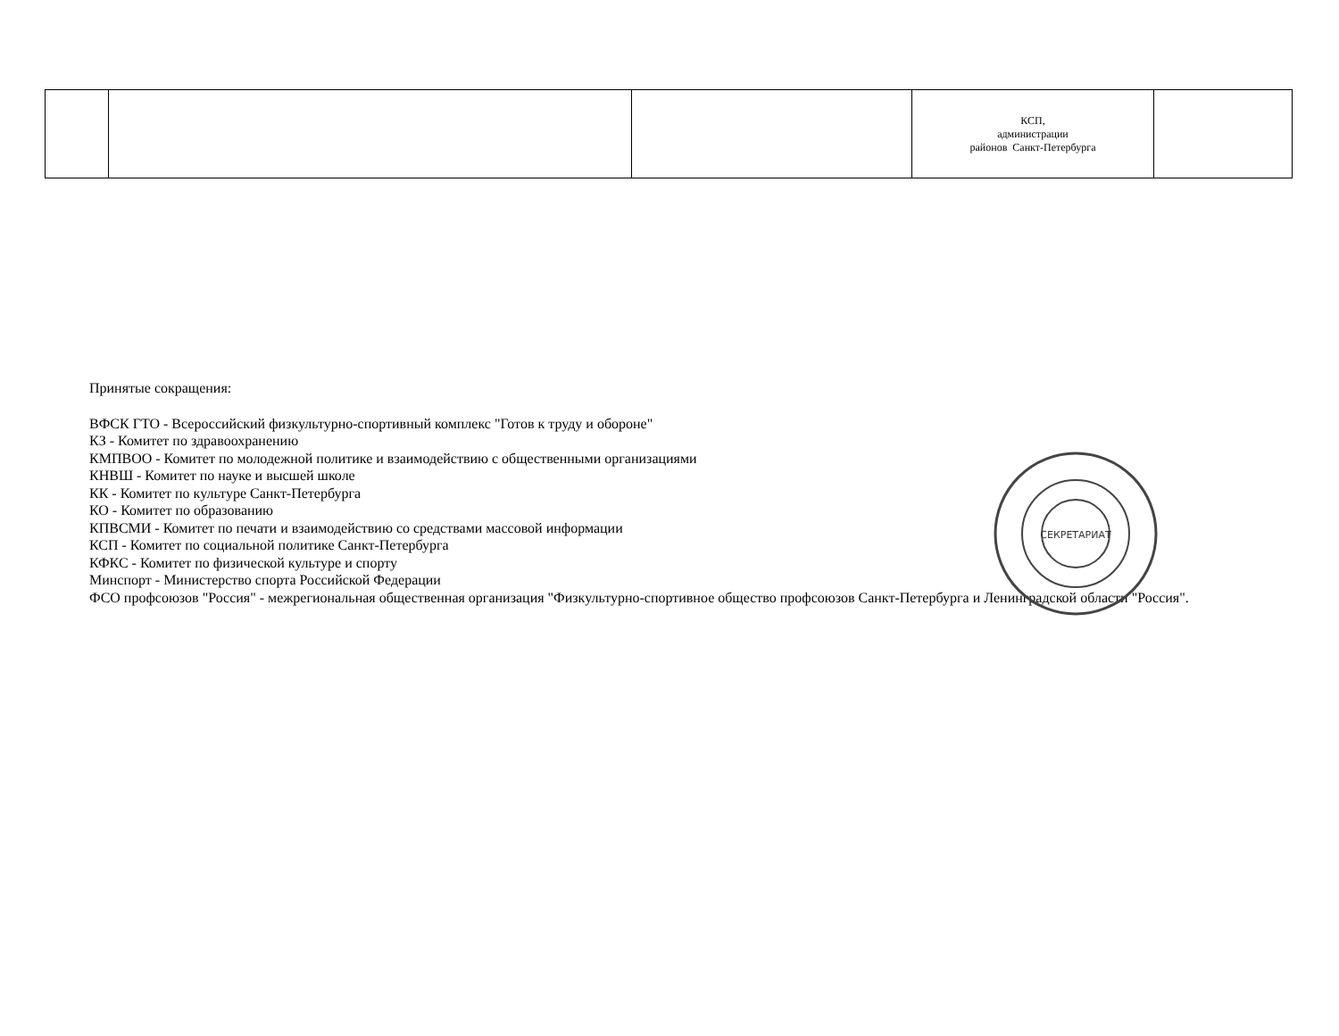| | | | КСП, администрации районов Санкт-Петербурга | |
Принятые сокращения:
ВФСК ГТО - Всероссийский физкультурно-спортивный комплекс "Готов к труду и обороне"
КЗ - Комитет по здравоохранению
КМПВОО - Комитет по молодежной политике и взаимодействию с общественными организациями
КНВШ - Комитет по науке и высшей школе
КК - Комитет по культуре Санкт-Петербурга
КО - Комитет по образованию
КПВСМИ - Комитет по печати и взаимодействию со средствами массовой информации
КСП - Комитет по социальной политике Санкт-Петербурга
КФКС - Комитет по физической культуре и спорту
Минспорт - Министерство спорта Российской Федерации
ФСО профсоюзов "Россия" - межрегиональная общественная организация "Физкультурно-спортивное общество профсоюзов Санкт-Петербурга и Ленинградской области "Россия".
СЕКРЕТАРИАТ